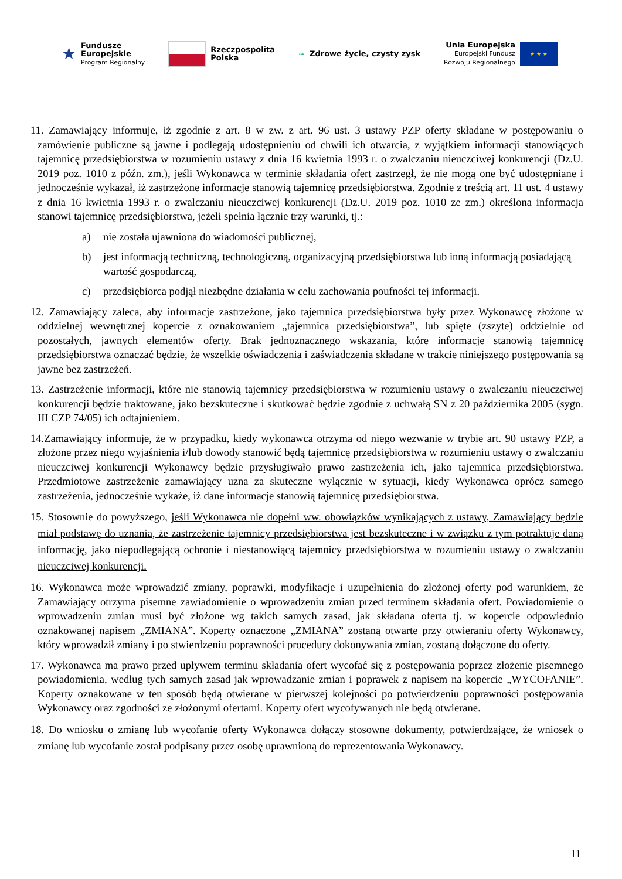★
Fundusze
Europejskie
Program Regionalny
Rzeczpospolita
Polska
≈ Zdrowe życie, czysty zysk
Unia Europejska
Europejski Fundusz
Rozwoju Regionalnego
★ ★ ★
11. Zamawiający informuje, iż zgodnie z art. 8 w zw. z art. 96 ust. 3 ustawy PZP oferty składane w postępowaniu o zamówienie publiczne są jawne i podlegają udostępnieniu od chwili ich otwarcia, z wyjątkiem informacji stanowiących tajemnicę przedsiębiorstwa w rozumieniu ustawy z dnia 16 kwietnia 1993 r. o zwalczaniu nieuczciwej konkurencji (Dz.U. 2019 poz. 1010 z późn. zm.), jeśli Wykonawca w terminie składania ofert zastrzegł, że nie mogą one być udostępniane i jednocześnie wykazał, iż zastrzeżone informacje stanowią tajemnicę przedsiębiorstwa. Zgodnie z treścią art. 11 ust. 4 ustawy z dnia 16 kwietnia 1993 r. o zwalczaniu nieuczciwej konkurencji (Dz.U. 2019 poz. 1010 ze zm.) określona informacja stanowi tajemnicę przedsiębiorstwa, jeżeli spełnia łącznie trzy warunki, tj.:
a) nie została ujawniona do wiadomości publicznej,
b) jest informacją techniczną, technologiczną, organizacyjną przedsiębiorstwa lub inną informacją posiadającą wartość gospodarczą,
c) przedsiębiorca podjął niezbędne działania w celu zachowania poufności tej informacji.
12. Zamawiający zaleca, aby informacje zastrzeżone, jako tajemnica przedsiębiorstwa były przez Wykonawcę złożone w oddzielnej wewnętrznej kopercie z oznakowaniem „tajemnica przedsiębiorstwa”, lub spięte (zszyte) oddzielnie od pozostałych, jawnych elementów oferty. Brak jednoznacznego wskazania, które informacje stanowią tajemnicę przedsiębiorstwa oznaczać będzie, że wszelkie oświadczenia i zaświadczenia składane w trakcie niniejszego postępowania są jawne bez zastrzeżeń.
13. Zastrzeżenie informacji, które nie stanowią tajemnicy przedsiębiorstwa w rozumieniu ustawy o zwalczaniu nieuczciwej konkurencji będzie traktowane, jako bezskuteczne i skutkować będzie zgodnie z uchwałą SN z 20 października 2005 (sygn. III CZP 74/05) ich odtajnieniem.
14.Zamawiający informuje, że w przypadku, kiedy wykonawca otrzyma od niego wezwanie w trybie art. 90 ustawy PZP, a złożone przez niego wyjaśnienia i/lub dowody stanowić będą tajemnicę przedsiębiorstwa w rozumieniu ustawy o zwalczaniu nieuczciwej konkurencji Wykonawcy będzie przysługiwało prawo zastrzeżenia ich, jako tajemnica przedsiębiorstwa. Przedmiotowe zastrzeżenie zamawiający uzna za skuteczne wyłącznie w sytuacji, kiedy Wykonawca oprócz samego zastrzeżenia, jednocześnie wykaże, iż dane informacje stanowią tajemnicę przedsiębiorstwa.
15. Stosownie do powyższego, jeśli Wykonawca nie dopełni ww. obowiązków wynikających z ustawy, Zamawiający będzie miał podstawę do uznania, że zastrzeżenie tajemnicy przedsiębiorstwa jest bezskuteczne i w związku z tym potraktuje daną informację, jako niepodlegającą ochronie i niestanowiącą tajemnicy przedsiębiorstwa w rozumieniu ustawy o zwalczaniu nieuczciwej konkurencji.
16. Wykonawca może wprowadzić zmiany, poprawki, modyfikacje i uzupełnienia do złożonej oferty pod warunkiem, że Zamawiający otrzyma pisemne zawiadomienie o wprowadzeniu zmian przed terminem składania ofert. Powiadomienie o wprowadzeniu zmian musi być złożone wg takich samych zasad, jak składana oferta tj. w kopercie odpowiednio oznakowanej napisem „ZMIANA”. Koperty oznaczone „ZMIANA” zostaną otwarte przy otwieraniu oferty Wykonawcy, który wprowadził zmiany i po stwierdzeniu poprawności procedury dokonywania zmian, zostaną dołączone do oferty.
17. Wykonawca ma prawo przed upływem terminu składania ofert wycofać się z postępowania poprzez złożenie pisemnego powiadomienia, według tych samych zasad jak wprowadzanie zmian i poprawek z napisem na kopercie „WYCOFANIE”. Koperty oznakowane w ten sposób będą otwierane w pierwszej kolejności po potwierdzeniu poprawności postępowania Wykonawcy oraz zgodności ze złożonymi ofertami. Koperty ofert wycofywanych nie będą otwierane.
18. Do wniosku o zmianę lub wycofanie oferty Wykonawca dołączy stosowne dokumenty, potwierdzające, że wniosek o zmianę lub wycofanie został podpisany przez osobę uprawnioną do reprezentowania Wykonawcy.
11